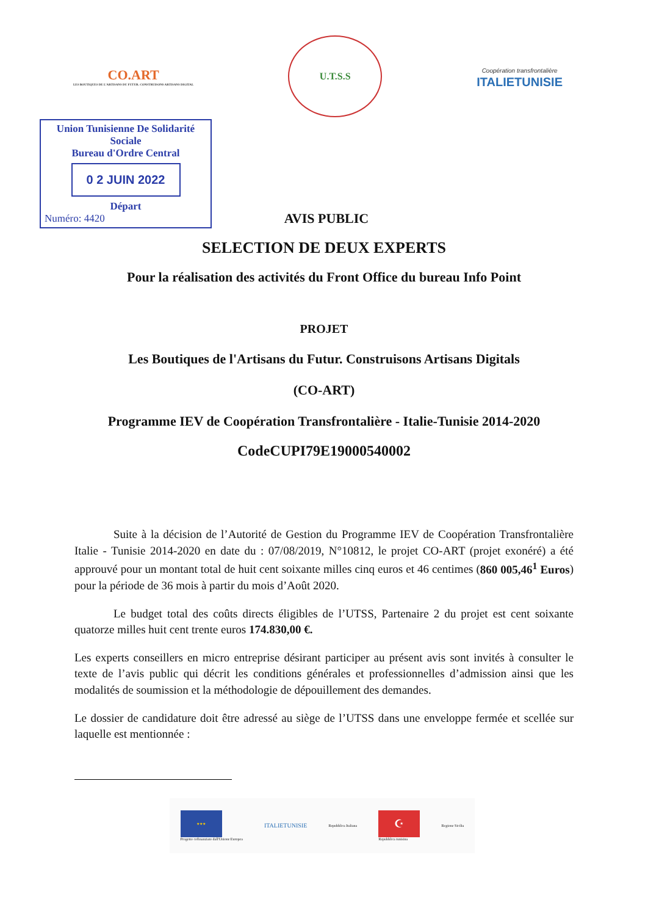CO.ART
LES BOUTIQUES DE L'ARTISANS DU FUTUR. CONSTRUISONS ARTISANS DIGITAL
U.T.S.S
Coopération transfrontalière
ITALIETUNISIE
Union Tunisienne De Solidarité Sociale
Bureau d'Ordre Central
0 2 JUIN 2022
Départ
Numéro: 4420
AVIS PUBLIC
SELECTION DE DEUX EXPERTS
Pour la réalisation des activités du Front Office du bureau Info Point
PROJET
Les Boutiques de l'Artisans du Futur. Construisons Artisans Digitals
(CO-ART)
Programme IEV de Coopération Transfrontalière - Italie-Tunisie 2014-2020
CodeCUPI79E19000540002
Suite à la décision de l’Autorité de Gestion du Programme IEV de Coopération Transfrontalière Italie - Tunisie 2014-2020 en date du : 07/08/2019, N°10812, le projet CO-ART (projet exonéré) a été approuvé pour un montant total de huit cent soixante milles cinq euros et 46 centimes (860 005,46<sup>1</sup> Euros) pour la période de 36 mois à partir du mois d’Août 2020.
Le budget total des coûts directs éligibles de l’UTSS, Partenaire 2 du projet est cent soixante quatorze milles huit cent trente euros 174.830,00 €.
Les experts conseillers en micro entreprise désirant participer au présent avis sont invités à consulter le texte de l’avis public qui décrit les conditions générales et professionnelles d’admission ainsi que les modalités de soumission et la méthodologie de dépouillement des demandes.
Le dossier de candidature doit être adressé au siège de l’UTSS dans une enveloppe fermée et scellée sur laquelle est mentionnée :
★★★
Progetto cofinanziato dall'Unione Europea
ITALIETUNISIE
Repubblica Italiana
☪
Repubblica tunisina
Regione Sicilia